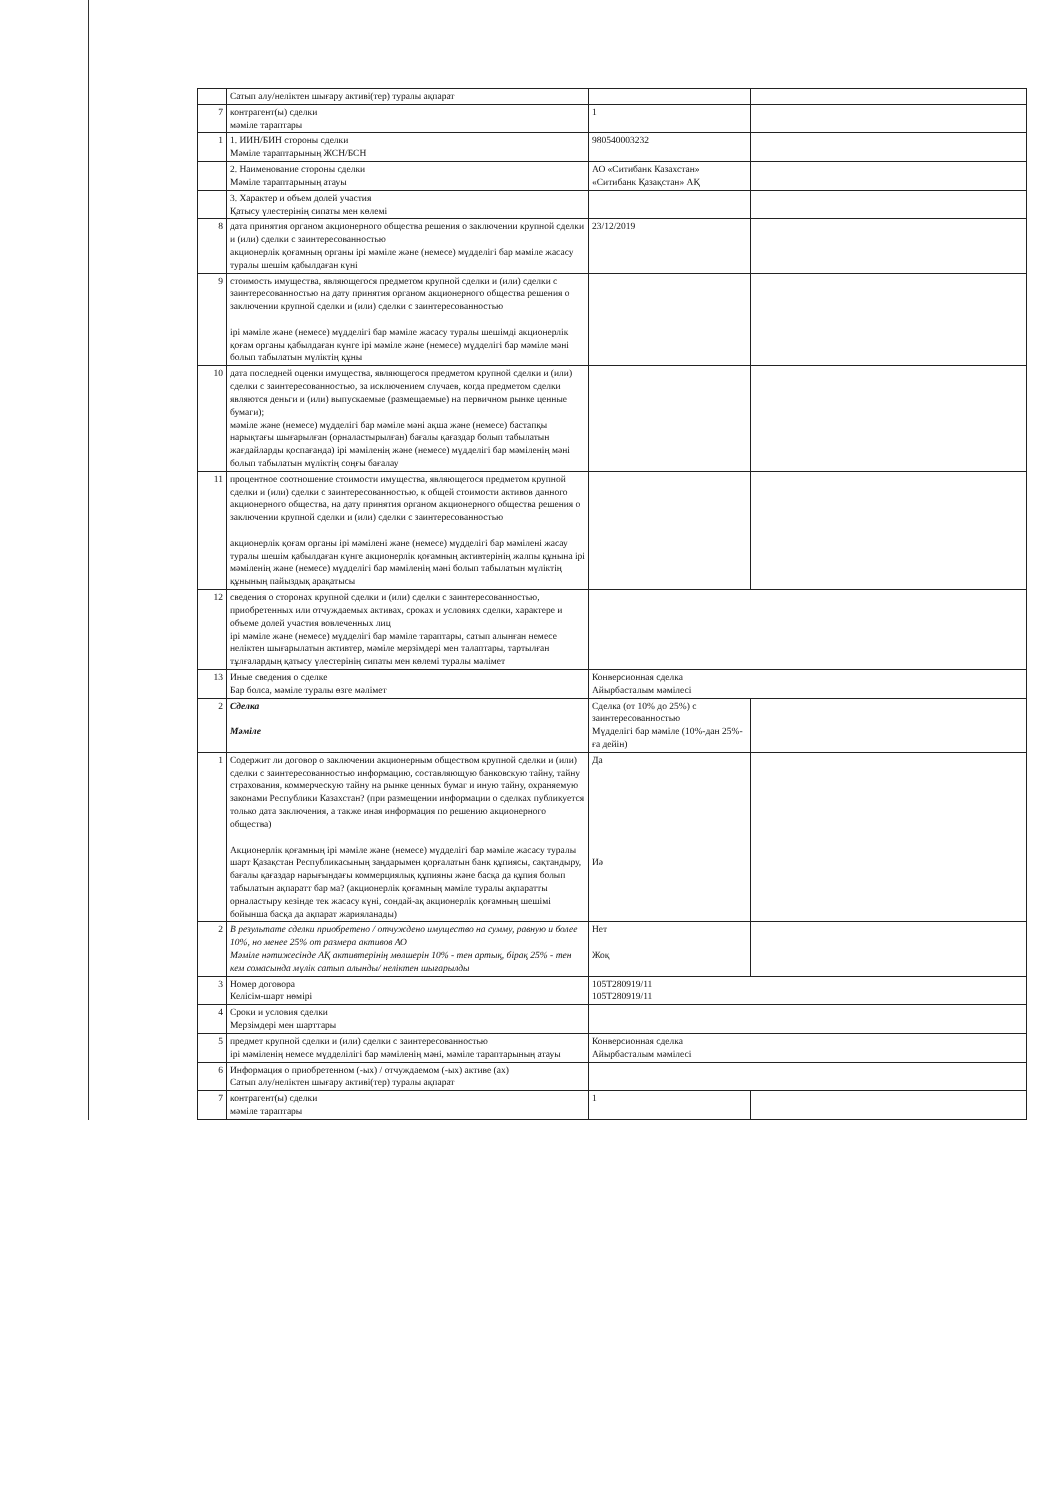| | Сатып алу/неліктен шығару активі(тер) туралы ақпарат | | |
| 7 | контрагент(ы) сделки мәміле тараптары | 1 | |
| 1 | 1. ИИН/БИН стороны сделки Мәміле тараптарының ЖСН/БСН | 980540003232 | |
| | 2. Наименование стороны сделки Мәміле тараптарының атауы | АО «Ситибанк Казахстан» «Ситибанк Қазақстан» АҚ | |
| | 3. Характер и объем долей участия Қатысу үлестерінің сипаты мен көлемі | | |
| 8 | дата принятия органом акционерного общества решения о заключении крупной сделки и (или) сделки с заинтересованностью акционерлік қоғамның органы ірі мәміле және (немесе) мүдделігі бар мәміле жасасу туралы шешім қабылдаған күні | 23/12/2019 | |
| 9 | стоимость имущества, являющегося предметом крупной сделки и (или) сделки с заинтересованностью на дату принятия органом акционерного общества решения о заключении крупной сделки и (или) сделки с заинтересованностью ірі мәміле және (немесе) мүдделігі бар мәміле жасасу туралы шешімді акционерлік қоғам органы қабылдаған күнге ірі мәміле және (немесе) мүдделігі бар мәміле мәні болып табылатын мүліктің құны | | |
| 10 | дата последней оценки имущества, являющегося предметом крупной сделки и (или) сделки с заинтересованностью, за исключением случаев, когда предметом сделки являются деньги и (или) выпускаемые (размещаемые) на первичном рынке ценные бумаги); мәміле және (немесе) мүдделігі бар мәміле мәні ақша және (немесе) бастапқы нарықтағы шығарылған (орналастырылған) бағалы қағаздар болып табылатын жағдайларды қоспағанда) ірі мәміленің және (немесе) мүдделігі бар мәміленің мәні болып табылатын мүліктің соңғы бағалау | | |
| 11 | процентное соотношение стоимости имущества, являющегося предметом крупной сделки и (или) сделки с заинтересованностью, к общей стоимости активов данного акционерного общества, на дату принятия органом акционерного общества решения о заключении крупной сделки и (или) сделки с заинтересованностью акционерлік қоғам органы ірі мәмілені және (немесе) мүдделігі бар мәмілені жасау туралы шешім қабылдаған күнге акционерлік қоғамның активтерінің жалпы құнына ірі мәміленің және (немесе) мүдделігі бар мәміленің мәні болып табылатын мүліктің құнының пайыздық арақатысы | | |
| 12 | сведения о сторонах крупной сделки и (или) сделки с заинтересованностью, приобретенных или отчуждаемых активах, сроках и условиях сделки, характере и объеме долей участия вовлеченных лиц ірі мәміле және (немесе) мүдделігі бар мәміле тараптары, сатып алынған немесе неліктен шығарылатын активтер, мәміле мерзімдері мен талаптары, тартылған тұлғалардың қатысу үлестерінің сипаты мен көлемі туралы мәлімет | | |
| 13 | Иные сведения о сделке Бар болса, мәміле туралы өзге мәлімет | Конверсионная сделка Айырбасталым мәмілесі | |
| 2 | Сделка Мәміле | Сделка (от 10% до 25%) с заинтересованностью Мүдделігі бар мәміле (10%-дан 25%-ға дейін) | |
| 1 | Содержит ли договор о заключении акционерным обществом крупной сделки и (или) сделки с заинтересованностью информацию, составляющую банковскую тайну, тайну страхования, коммерческую тайну на рынке ценных бумаг и иную тайну, охраняемую законами Республики Казахстан? (при размещении информации о сделках публикуется только дата заключения, а также иная информация по решению акционерного общества) Акционерлік қоғамның ірі мәміле және (немесе) мүдделігі бар мәміле жасасу туралы шарт Қазақстан Республикасының заңдарымен қорғалатын банк құпиясы, сақтандыру, бағалы қағаздар нарығындағы коммерциялық құпияны және басқа да құпия болып табылатын ақпаратт бар ма? (акционерлік қоғамның мәміле туралы ақпаратты орналастыру кезінде тек жасасу күні, сондай-ақ акционерлік қоғамның шешімі бойынша басқа да ақпарат жарияланады) | Да Иә | |
| 2 | В результате сделки приобретено / отчуждено имущество на сумму, равную и более 10%, но менее 25% от размера активов АО Мәміле нәтижесінде АҚ активтерінің мөлшерін 10% - тен артық, бірақ 25% - тен кем сомасында мүлік сатып алынды/ неліктен шығарылды | Нет Жоқ | |
| 3 | Номер договора Келісім-шарт нөмірі | 105T280919/11 105T280919/11 | |
| 4 | Сроки и условия сделки Мерзімдері мен шарттары | | |
| 5 | предмет крупной сделки и (или) сделки с заинтересованностью ірі мәміленің немесе мүдделілігі бар мәміленің мәні, мәміле тараптарының атауы | Конверсионная сделка Айырбасталым мәмілесі | |
| 6 | Информация о приобретенном (-ых) / отчуждаемом (-ых) активе (ах) Сатып алу/неліктен шығару активі(тер) туралы ақпарат | | |
| 7 | контрагент(ы) сделки мәміле тараптары | 1 | |